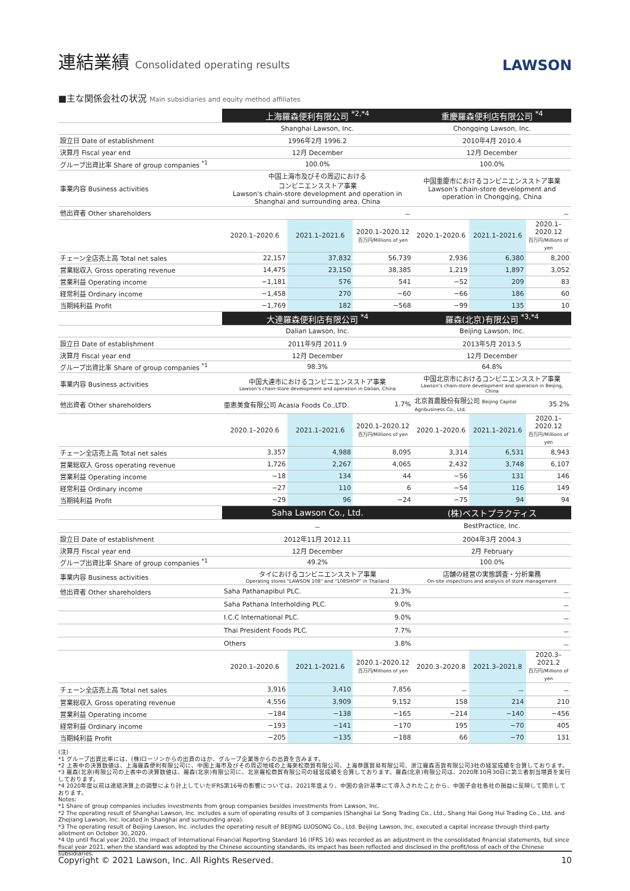連結業績 Consolidated operating results
LAWSON
■主な関係会社の状況 Main subsidiaries and equity method affiliates
| | 上海羅森便利有限公司 <sup>*2,*4</sup> | | | 重慶羅森便利店有限公司 <sup>*4</sup> | | |
| | Shanghai Lawson, Inc. | | | Chongqing Lawson, Inc. | | |
| 設立日 Date of establishment | 1996年2月 1996.2 | | | 2010年4月 2010.4 | | |
| 決算月 Fiscal year end | 12月 December | | | 12月 December | | |
| グループ出資比率 Share of group companies <sup>*1</sup> | 100.0% | | | 100.0% | | |
| 事業内容 Business activities | 中国上海市及びその周辺における コンビニエンスストア事業 Lawson's chain-store development and operation in Shanghai and surrounding area, China | | | 中国重慶市におけるコンビニエンスストア事業 Lawson's chain-store development and operation in Chongqing, China | | |
| 他出資者 Other shareholders | － | | | － | | |
| | 2020.1–2020.6 | 2021.1–2021.6 | 2020.1–2020.12 百万円/Millions of yen | 2020.1–2020.6 | 2021.1–2021.6 | 2020.1–2020.12 百万円/Millions of yen |
| チェーン全店売上高 Total net sales | 22,157 | 37,832 | 56,739 | 2,936 | 6,380 | 8,200 |
| 営業総収入 Gross operating revenue | 14,475 | 23,150 | 38,385 | 1,219 | 1,897 | 3,052 |
| 営業利益 Operating income | −1,181 | 576 | 541 | −52 | 209 | 83 |
| 経常利益 Ordinary income | −1,458 | 270 | −60 | −66 | 186 | 60 |
| 当期純利益 Profit | −1,769 | 182 | −568 | −99 | 135 | 10 |
| | 大連羅森便利店有限公司 <sup>*4</sup> | | | 羅森(北京)有限公司 <sup>*3,*4</sup> | | |
| | Dalian Lawson, Inc. | | | Beijing Lawson, Inc. | | |
| 設立日 Date of establishment | 2011年9月 2011.9 | | | 2013年5月 2013.5 | | |
| 決算月 Fiscal year end | 12月 December | | | 12月 December | | |
| グループ出資比率 Share of group companies <sup>*1</sup> | 98.3% | | | 64.8% | | |
| 事業内容 Business activities | 中国大連市におけるコンビニエンスストア事業 Lawson's chain-store development and operation in Dalian, China | | | 中国北京市におけるコンビニエンスストア事業 Lawson's chain-store development and operation in Beijing, China | | |
| 他出資者 Other shareholders | 亜恵美食有限公司 Acasia Foods Co.,LTD. | | 1.7% | 北京首農股份有限公司 Beijing Capital Agribusiness Co., Ltd. | | 35.2% |
| | 2020.1–2020.6 | 2021.1–2021.6 | 2020.1–2020.12 百万円/Millions of yen | 2020.1–2020.6 | 2021.1–2021.6 | 2020.1–2020.12 百万円/Millions of yen |
| チェーン全店売上高 Total net sales | 3,357 | 4,988 | 8,095 | 3,314 | 6,531 | 8,943 |
| 営業総収入 Gross operating revenue | 1,726 | 2,267 | 4,065 | 2,432 | 3,748 | 6,107 |
| 営業利益 Operating income | −18 | 134 | 44 | −56 | 131 | 146 |
| 経常利益 Ordinary income | −27 | 110 | 6 | −54 | 116 | 149 |
| 当期純利益 Profit | −29 | 96 | −24 | −75 | 94 | 94 |
| | Saha Lawson Co., Ltd. | | | (株)ベストプラクティス | | |
| | － | | | BestPractice, Inc. | | |
| 設立日 Date of establishment | 2012年11月 2012.11 | | | 2004年3月 2004.3 | | |
| 決算月 Fiscal year end | 12月 December | | | 2月 February | | |
| グループ出資比率 Share of group companies <sup>*1</sup> | 49.2% | | | 100.0% | | |
| 事業内容 Business activities | タイにおけるコンビニエンスストア事業 Operating stores "LAWSON 108" and "108SHOP" in Thailand | | | 店舗の経営の実態調査・分析業務 On-site inspections and analysis of store management | | |
| 他出資者 Other shareholders | Saha Pathanapibul PLC. | | 21.3% | － | | |
| | Saha Pathana Interholding PLC. | | 9.0% | － | | |
| | I.C.C International PLC. | | 9.0% | － | | |
| | Thai President Foods PLC. | | 7.7% | － | | |
| | Others | | 3.8% | － | | |
| | 2020.1–2020.6 | 2021.1–2021.6 | 2020.1–2020.12 百万円/Millions of yen | 2020.3–2020.8 | 2021.3–2021.8 | 2020.3–2021.2 百万円/Millions of yen |
| チェーン全店売上高 Total net sales | 3,916 | 3,410 | 7,856 | － | － | － |
| 営業総収入 Gross operating revenue | 4,556 | 3,909 | 9,152 | 158 | 214 | 210 |
| 営業利益 Operating income | −184 | −138 | −165 | −214 | −140 | −456 |
| 経常利益 Ordinary income | −193 | −141 | −170 | 195 | −70 | 405 |
| 当期純利益 Profit | −205 | −135 | −188 | 66 | −70 | 131 |
(注)
*1 グループ出資比率には、(株)ローソンからの出資のほか、グループ企業等からの出資を含みます。
*2 上表中の決算数値は、上海羅森便利有限公司に、中国上海市及びその周辺地域の上海楽松商貿有限公司、上海恭匯貿易有限公司、浙江羅森百貨有限公司3社の経営成績を合算しております。
*3 羅森(北京)有限公司の上表中の決算数値は、羅森(北京)有限公司に、北京羅松商貿有限公司の経営成績を合算しております。羅森(北京)有限公司は、2020年10月30日に第三者割当増資を実行しております。
*4 2020年度以前は連結決算上の調整により計上していたIFRS第16号の影響については、2021年度より、中国の会計基準にて導入されたことから、中国子会社各社の損益に反映して開示しております。
Notes:
*1 Share of group companies includes investments from group companies besides investments from Lawson, Inc.
*2 The operating result of Shanghai Lawson, Inc. includes a sum of operating results of 3 companies (Shanghai Le Song Trading Co., Ltd., Shang Hai Gong Hui Trading Co., Ltd. and Zhejiang Lawson, Inc. located in Shanghai and surrounding area).
*3 The operating result of Beijing Lawson, Inc. includes the operating result of BEIJING LUOSONG Co., Ltd. Beijing Lawson, Inc. executed a capital increase through third-party allotment on October 30, 2020.
*4 Up until fiscal year 2020, the impact of International Financial Reporting Standard 16 (IFRS 16) was recorded as an adjustment in the consolidated financial statements, but since fiscal year 2021, when the standard was adopted by the Chinese accounting standards, its impact has been reflected and disclosed in the profit/loss of each of the Chinese subsidiaries.
Copyright © 2021 Lawson, Inc. All Rights Reserved. 10